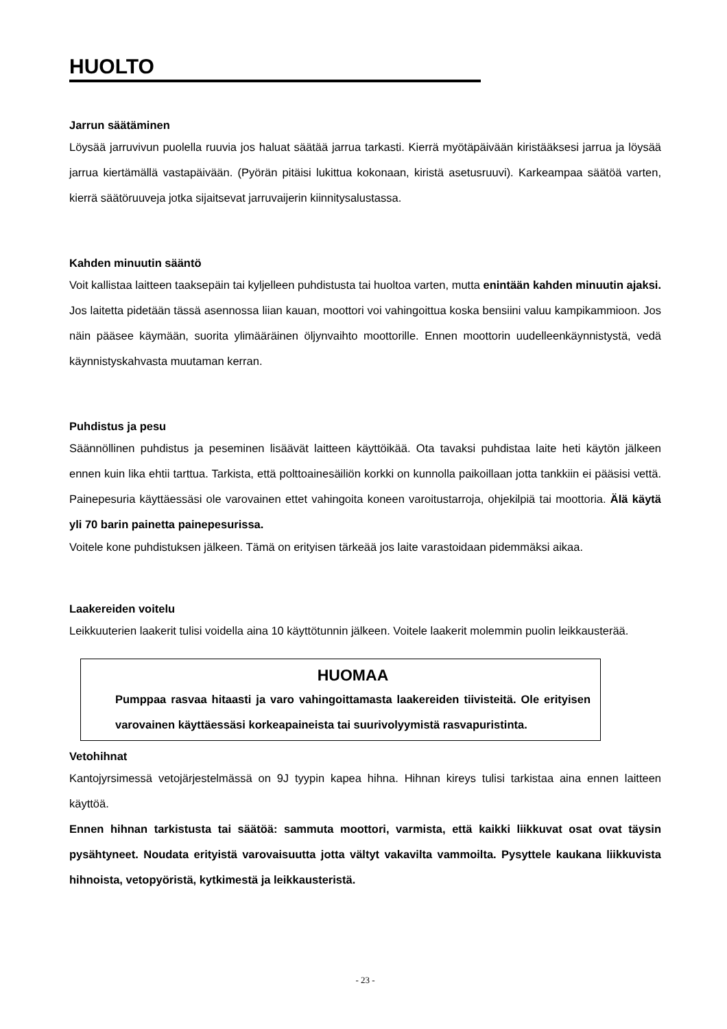HUOLTO
Jarrun säätäminen
Löysää jarruvivun puolella ruuvia jos haluat säätää jarrua tarkasti. Kierrä myötäpäivään kiristääksesi jarrua ja löysää jarrua kiertämällä vastapäivään. (Pyörän pitäisi lukittua kokonaan, kiristä asetusruuvi). Karkeampaa säätöä varten, kierrä säätöruuveja jotka sijaitsevat jarruvaijerin kiinnitysalustassa.
Kahden minuutin sääntö
Voit kallistaa laitteen taaksepäin tai kyljelleen puhdistusta tai huoltoa varten, mutta enintään kahden minuutin ajaksi. Jos laitetta pidetään tässä asennossa liian kauan, moottori voi vahingoittua koska bensiini valuu kampikammioon. Jos näin pääsee käymään, suorita ylimääräinen öljynvaihto moottorille. Ennen moottorin uudelleenkäynnistystä, vedä käynnistyskahvasta muutaman kerran.
Puhdistus ja pesu
Säännöllinen puhdistus ja peseminen lisäävät laitteen käyttöikää. Ota tavaksi puhdistaa laite heti käytön jälkeen ennen kuin lika ehtii tarttua. Tarkista, että polttoainesäiliön korkki on kunnolla paikoillaan jotta tankkiin ei pääsisi vettä. Painepesuria käyttäessäsi ole varovainen ettet vahingoita koneen varoitustarroja, ohjekilpiä tai moottoria. Älä käytä yli 70 barin painetta painepesurissa.
Voitele kone puhdistuksen jälkeen. Tämä on erityisen tärkeää jos laite varastoidaan pidemmäksi aikaa.
Laakereiden voitelu
Leikkuuterien laakerit tulisi voidella aina 10 käyttötunnin jälkeen. Voitele laakerit molemmin puolin leikkausterää.
HUOMAA
Pumppaa rasvaa hitaasti ja varo vahingoittamasta laakereiden tiivisteitä. Ole erityisen varovainen käyttäessäsi korkeapaineista tai suurivolyymistä rasvapuristinta.
Vetohihnat
Kantojyrsimessä vetojärjestelmässä on 9J tyypin kapea hihna. Hihnan kireys tulisi tarkistaa aina ennen laitteen käyttöä.
Ennen hihnan tarkistusta tai säätöä: sammuta moottori, varmista, että kaikki liikkuvat osat ovat täysin pysähtyneet. Noudata erityistä varovaisuutta jotta vältyt vakavilta vammoilta. Pysyttele kaukana liikkuvista hihnoista, vetopyöristä, kytkimestä ja leikkausteristä.
- 23 -